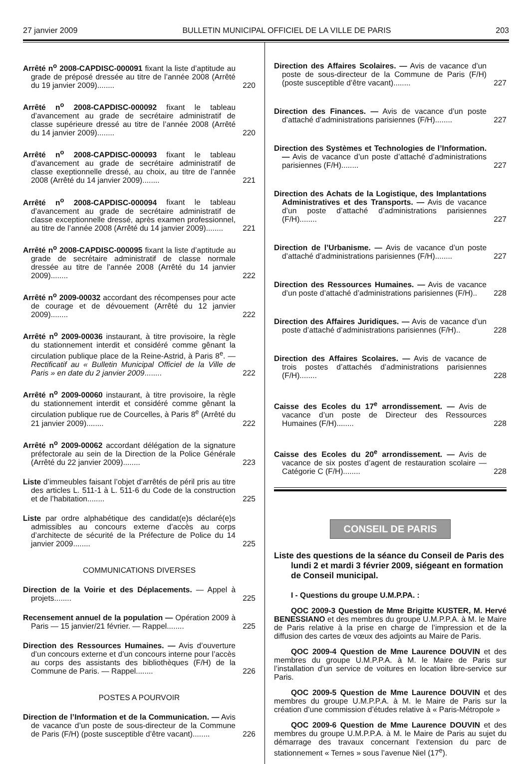27 janvier 2009 BULLETIN MUNICIPAL OFFICIEL DE LA VILLE DE PARIS 203
Arrêté n<sup>o</sup> 2008-CAPDISC-000091 fixant la liste d’aptitude au grade de préposé dressée au titre de l’année 2008 (Arrêté du 19 janvier 2009)........
220
Arrêté n<sup>o</sup> 2008-CAPDISC-000092 fixant le tableau d’avancement au grade de secrétaire administratif de classe supérieure dressé au titre de l’année 2008 (Arrêté du 14 janvier 2009)........
220
Arrêté n<sup>o</sup> 2008-CAPDISC-000093 fixant le tableau d’avancement au grade de secrétaire administratif de classe exeptionnelle dressé, au choix, au titre de l’année 2008 (Arrêté du 14 janvier 2009)........
221
Arrêté n<sup>o</sup> 2008-CAPDISC-000094 fixant le tableau d’avancement au grade de secrétaire administratif de classe exceptionnelle dressé, après examen professionnel, au titre de l’année 2008 (Arrêté du 14 janvier 2009)........
221
Arrêté n<sup>o</sup> 2008-CAPDISC-000095 fixant la liste d’aptitude au grade de secrétaire administratif de classe normale dressée au titre de l’année 2008 (Arrêté du 14 janvier 2009)........
222
Arrêté n<sup>o</sup> 2009-00032 accordant des récompenses pour acte de courage et de dévouement (Arrêté du 12 janvier 2009)........
222
Arrêté n<sup>o</sup> 2009-00036 instaurant, à titre provisoire, la règle du stationnement interdit et considéré comme gênant la circulation publique place de la Reine-Astrid, à Paris 8<sup>e</sup>. — Rectificatif au « Bulletin Municipal Officiel de la Ville de Paris » en date du 2 janvier 2009........
222
Arrêté n<sup>o</sup> 2009-00060 instaurant, à titre provisoire, la règle du stationnement interdit et considéré comme gênant la circulation publique rue de Courcelles, à Paris 8<sup>e</sup> (Arrêté du 21 janvier 2009)........
222
Arrêté n<sup>o</sup> 2009-00062 accordant délégation de la signature préfectorale au sein de la Direction de la Police Générale (Arrêté du 22 janvier 2009)........
223
Liste d’immeubles faisant l’objet d’arrêtés de péril pris au titre des articles L. 511-1 à L. 511-6 du Code de la construction et de l’habitation........
225
Liste par ordre alphabétique des candidat(e)s déclaré(e)s admissibles au concours externe d’accès au corps d’architecte de sécurité de la Préfecture de Police du 14 janvier 2009........
225
COMMUNICATIONS DIVERSES
Direction de la Voirie et des Déplacements. — Appel à projets........
225
Recensement annuel de la population — Opération 2009 à Paris — 15 janvier/21 février. — Rappel........
225
Direction des Ressources Humaines. — Avis d’ouverture d’un concours externe et d’un concours interne pour l’accès au corps des assistants des bibliothèques (F/H) de la Commune de Paris. — Rappel........
226
POSTES A POURVOIR
Direction de l’Information et de la Communication. — Avis de vacance d’un poste de sous-directeur de la Commune de Paris (F/H) (poste susceptible d’être vacant)........
226
Direction des Affaires Scolaires. — Avis de vacance d’un poste de sous-directeur de la Commune de Paris (F/H) (poste susceptible d’être vacant)........
227
Direction des Finances. — Avis de vacance d’un poste d’attaché d’administrations parisiennes (F/H)........
227
Direction des Systèmes et Technologies de l’Information. — Avis de vacance d’un poste d’attaché d’administrations parisiennes (F/H)........
227
Direction des Achats de la Logistique, des Implantations Administratives et des Transports. — Avis de vacance d’un poste d’attaché d’administrations parisiennes (F/H)........
227
Direction de l’Urbanisme. — Avis de vacance d’un poste d’attaché d’administrations parisiennes (F/H)........
227
Direction des Ressources Humaines. — Avis de vacance d’un poste d’attaché d’administrations parisiennes (F/H)..
228
Direction des Affaires Juridiques. — Avis de vacance d’un poste d’attaché d’administrations parisiennes (F/H)..
228
Direction des Affaires Scolaires. — Avis de vacance de trois postes d’attachés d’administrations parisiennes (F/H)........
228
Caisse des Ecoles du 17<sup>e</sup> arrondissement. — Avis de vacance d’un poste de Directeur des Ressources Humaines (F/H)........
228
Caisse des Ecoles du 20<sup>e</sup> arrondissement. — Avis de vacance de six postes d’agent de restauration scolaire — Catégorie C (F/H)........
228
CONSEIL DE PARIS
Liste des questions de la séance du Conseil de Paris des lundi 2 et mardi 3 février 2009, siégeant en formation de Conseil municipal.
I - Questions du groupe U.M.P.PA. :
QOC 2009-3 Question de Mme Brigitte KUSTER, M. Hervé BENESSIANO et des membres du groupe U.M.P.P.A. à M. le Maire de Paris relative à la prise en charge de l’impression et de la diffusion des cartes de vœux des adjoints au Maire de Paris.
QOC 2009-4 Question de Mme Laurence DOUVIN et des membres du groupe U.M.P.P.A. à M. le Maire de Paris sur l’installation d’un service de voitures en location libre-service sur Paris.
QOC 2009-5 Question de Mme Laurence DOUVIN et des membres du groupe U.M.P.P.A. à M. le Maire de Paris sur la création d’une commission d’études relative à « Paris-Métropole »
QOC 2009-6 Question de Mme Laurence DOUVIN et des membres du groupe U.M.P.P.A. à M. le Maire de Paris au sujet du démarrage des travaux concernant l’extension du parc de stationnement « Ternes » sous l’avenue Niel (17<sup>e</sup>).